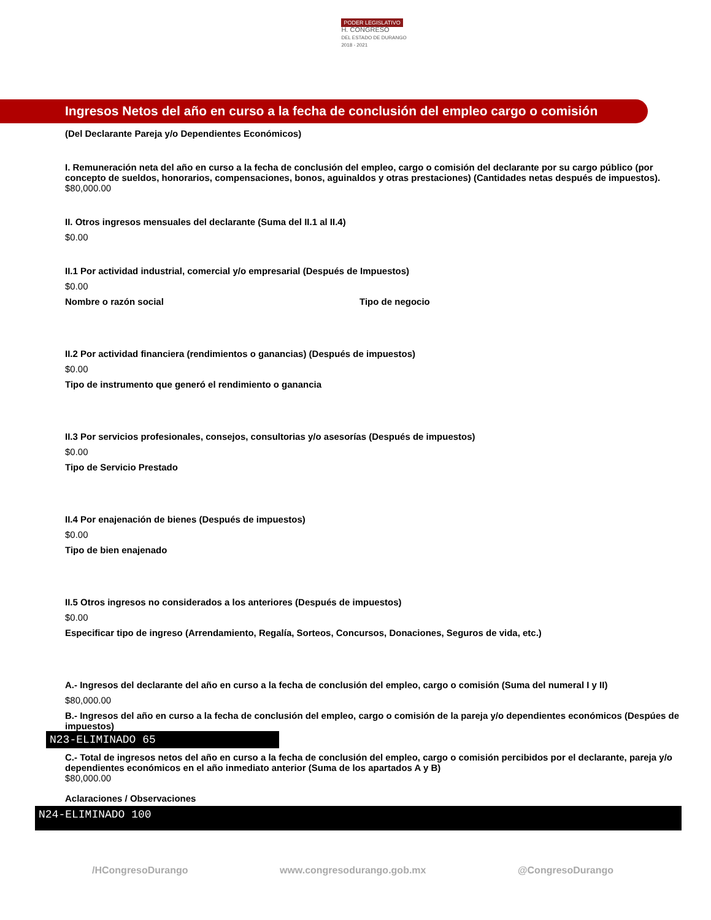PODER LEGISLATIVO
H. CONGRESO
DEL ESTADO DE DURANGO
2018 - 2021
Ingresos Netos del año en curso a la fecha de conclusión del empleo cargo o comisión
(Del Declarante Pareja y/o Dependientes Económicos)
I. Remuneración neta del año en curso a la fecha de conclusión del empleo, cargo o comisión del declarante por su cargo público (por concepto de sueldos, honorarios, compensaciones, bonos, aguinaldos y otras prestaciones) (Cantidades netas después de impuestos).
$80,000.00
II. Otros ingresos mensuales del declarante (Suma del II.1 al II.4)
$0.00
II.1 Por actividad industrial, comercial y/o empresarial (Después de Impuestos)
$0.00
Nombre o razón social Tipo de negocio
II.2 Por actividad financiera (rendimientos o ganancias) (Después de impuestos)
$0.00
Tipo de instrumento que generó el rendimiento o ganancia
II.3 Por servicios profesionales, consejos, consultorias y/o asesorías (Después de impuestos)
$0.00
Tipo de Servicio Prestado
II.4 Por enajenación de bienes (Después de impuestos)
$0.00
Tipo de bien enajenado
II.5 Otros ingresos no considerados a los anteriores (Después de impuestos)
$0.00
Especificar tipo de ingreso (Arrendamiento, Regalía, Sorteos, Concursos, Donaciones, Seguros de vida, etc.)
A.- Ingresos del declarante del año en curso a la fecha de conclusión del empleo, cargo o comisión (Suma del numeral I y II)
$80,000.00
B.- Ingresos del año en curso a la fecha de conclusión del empleo, cargo o comisión de la pareja y/o dependientes económicos (Despúes de impuestos)
N23-ELIMINADO 65
C.- Total de ingresos netos del año en curso a la fecha de conclusión del empleo, cargo o comisión percibidos por el declarante, pareja y/o dependientes económicos en el año inmediato anterior (Suma de los apartados A y B)
$80,000.00
Aclaraciones / Observaciones
N24-ELIMINADO 100
/HCongresoDurango www.congresodurango.gob.mx @CongresoDurango